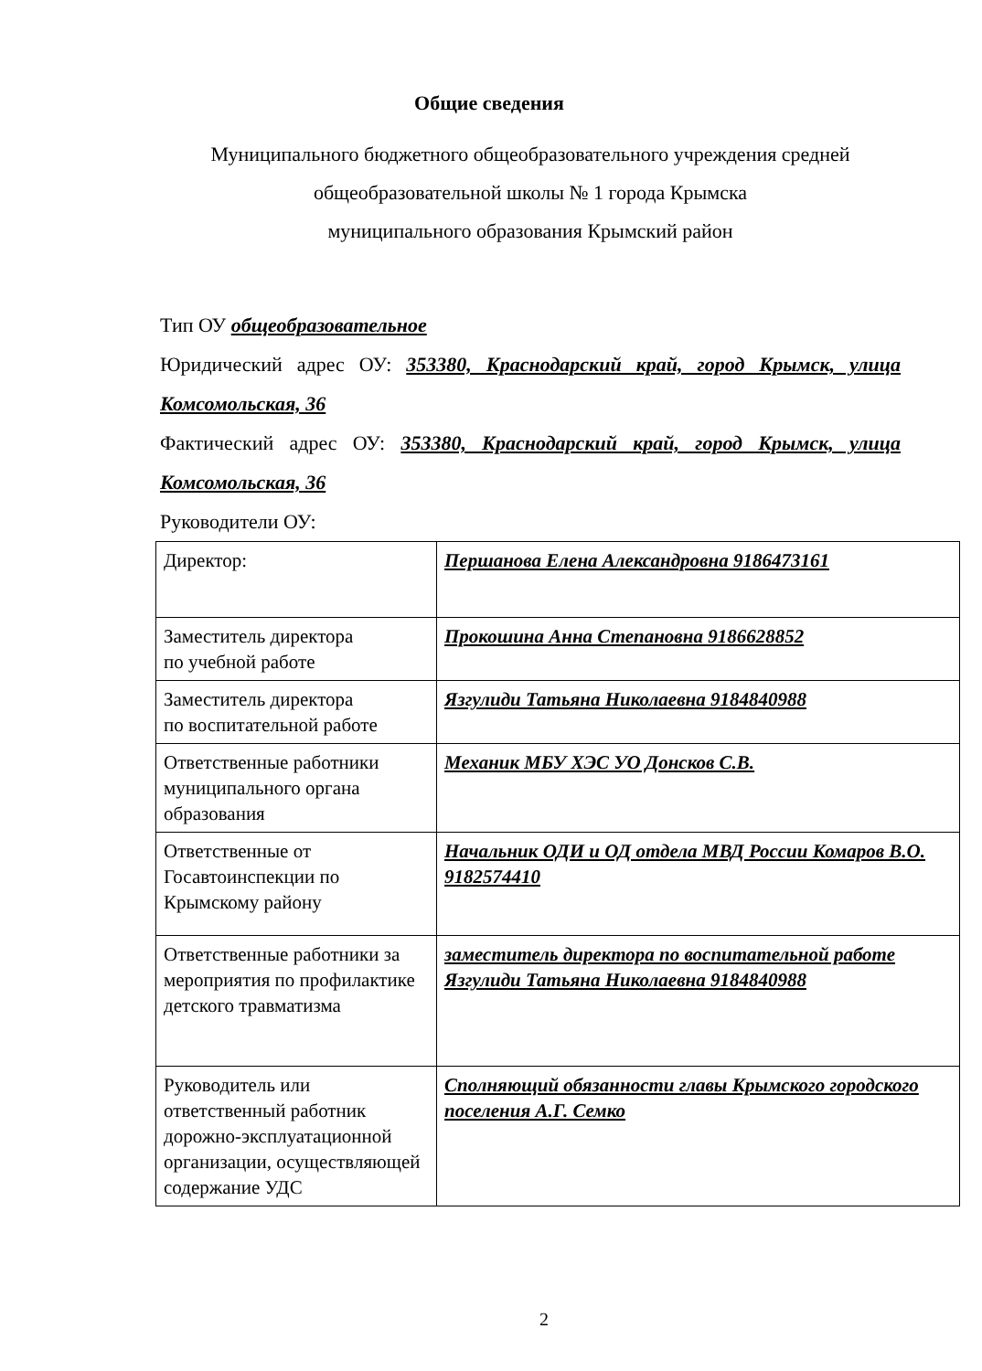Общие сведения
Муниципального бюджетного общеобразовательного учреждения средней
общеобразовательной школы № 1 города Крымска
муниципального образования Крымский район
Тип ОУ общеобразовательное
Юридический адрес ОУ: 353380, Краснодарский край, город Крымск, улица Комсомольская, 36
Фактический адрес ОУ: 353380, Краснодарский край, город Крымск, улица Комсомольская, 36
Руководители ОУ:
| Директор: | Першанова Елена Александровна 9186473161 |
| Заместитель директора по учебной работе | Прокошина Анна Степановна 9186628852 |
| Заместитель директора по воспитательной работе | Язгулиди Татьяна Николаевна 9184840988 |
| Ответственные работники муниципального органа образования | Механик МБУ ХЭС УО Донсков С.В. |
| Ответственные от Госавтоинспекции по Крымскому району | Начальник ОДИ и ОД отдела МВД России Комаров В.О. 9182574410 |
| Ответственные работники за мероприятия по профилактике детского травматизма | заместитель директора по воспитательной работе Язгулиди Татьяна Николаевна 9184840988 |
| Руководитель или ответственный работник дорожно-эксплуатационной организации, осуществляющей содержание УДС | Сполняющий обязанности главы Крымского городского поселения А.Г. Семко |
2